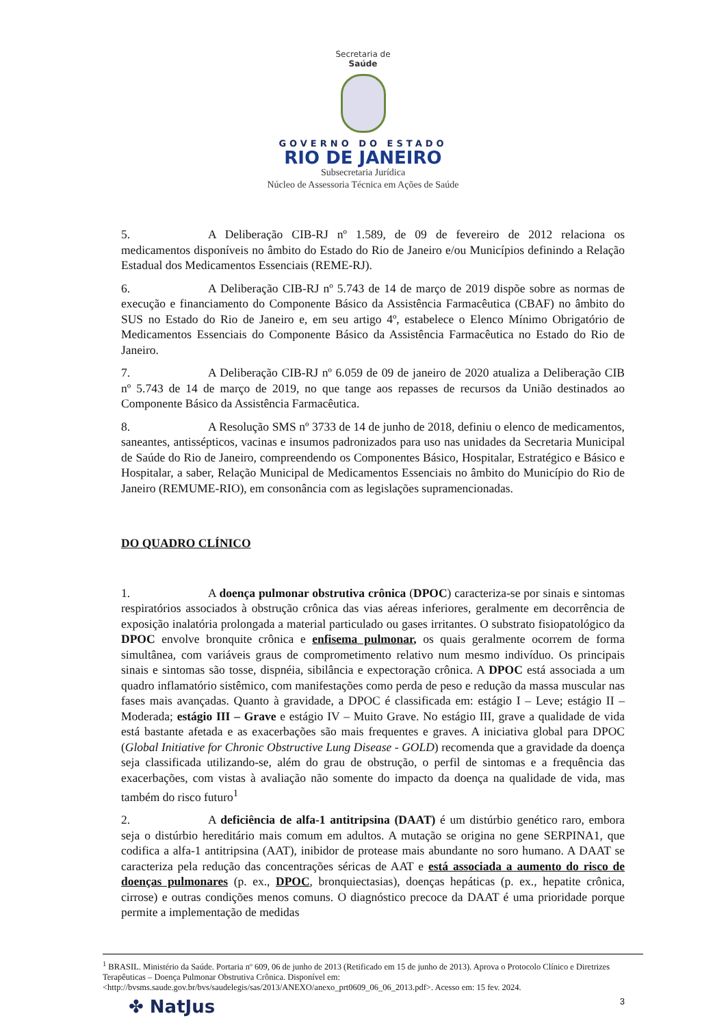Secretaria de
Saúde
GOVERNO DO ESTADO
RIO DE JANEIRO
Subsecretaria Jurídica
Núcleo de Assessoria Técnica em Ações de Saúde
5. A Deliberação CIB-RJ nº 1.589, de 09 de fevereiro de 2012 relaciona os medicamentos disponíveis no âmbito do Estado do Rio de Janeiro e/ou Municípios definindo a Relação Estadual dos Medicamentos Essenciais (REME-RJ).
6. A Deliberação CIB-RJ nº 5.743 de 14 de março de 2019 dispõe sobre as normas de execução e financiamento do Componente Básico da Assistência Farmacêutica (CBAF) no âmbito do SUS no Estado do Rio de Janeiro e, em seu artigo 4º, estabelece o Elenco Mínimo Obrigatório de Medicamentos Essenciais do Componente Básico da Assistência Farmacêutica no Estado do Rio de Janeiro.
7. A Deliberação CIB-RJ nº 6.059 de 09 de janeiro de 2020 atualiza a Deliberação CIB nº 5.743 de 14 de março de 2019, no que tange aos repasses de recursos da União destinados ao Componente Básico da Assistência Farmacêutica.
8. A Resolução SMS nº 3733 de 14 de junho de 2018, definiu o elenco de medicamentos, saneantes, antissépticos, vacinas e insumos padronizados para uso nas unidades da Secretaria Municipal de Saúde do Rio de Janeiro, compreendendo os Componentes Básico, Hospitalar, Estratégico e Básico e Hospitalar, a saber, Relação Municipal de Medicamentos Essenciais no âmbito do Município do Rio de Janeiro (REMUME-RIO), em consonância com as legislações supramencionadas.
DO QUADRO CLÍNICO
1. A doença pulmonar obstrutiva crônica (DPOC) caracteriza-se por sinais e sintomas respiratórios associados à obstrução crônica das vias aéreas inferiores, geralmente em decorrência de exposição inalatória prolongada a material particulado ou gases irritantes. O substrato fisiopatológico da DPOC envolve bronquite crônica e enfisema pulmonar, os quais geralmente ocorrem de forma simultânea, com variáveis graus de comprometimento relativo num mesmo indivíduo. Os principais sinais e sintomas são tosse, dispnéia, sibilância e expectoração crônica. A DPOC está associada a um quadro inflamatório sistêmico, com manifestações como perda de peso e redução da massa muscular nas fases mais avançadas. Quanto à gravidade, a DPOC é classificada em: estágio I – Leve; estágio II – Moderada; estágio III – Grave e estágio IV – Muito Grave. No estágio III, grave a qualidade de vida está bastante afetada e as exacerbações são mais frequentes e graves. A iniciativa global para DPOC (Global Initiative for Chronic Obstructive Lung Disease - GOLD) recomenda que a gravidade da doença seja classificada utilizando-se, além do grau de obstrução, o perfil de sintomas e a frequência das exacerbações, com vistas à avaliação não somente do impacto da doença na qualidade de vida, mas também do risco futuro<sup>1</sup>
2. A deficiência de alfa-1 antitripsina (DAAT) é um distúrbio genético raro, embora seja o distúrbio hereditário mais comum em adultos. A mutação se origina no gene SERPINA1, que codifica a alfa-1 antitripsina (AAT), inibidor de protease mais abundante no soro humano. A DAAT se caracteriza pela redução das concentrações séricas de AAT e está associada a aumento do risco de doenças pulmonares (p. ex., DPOC, bronquiectasias), doenças hepáticas (p. ex., hepatite crônica, cirrose) e outras condições menos comuns. O diagnóstico precoce da DAAT é uma prioridade porque permite a implementação de medidas
<sup>1</sup> BRASIL. Ministério da Saúde. Portaria nº 609, 06 de junho de 2013 (Retificado em 15 de junho de 2013). Aprova o Protocolo Clínico e Diretrizes Terapêuticas – Doença Pulmonar Obstrutiva Crônica. Disponível em: <http://bvsms.saude.gov.br/bvs/saudelegis/sas/2013/ANEXO/anexo_prt0609_06_06_2013.pdf>. Acesso em: 15 fev. 2024.
✤ NatJus 3